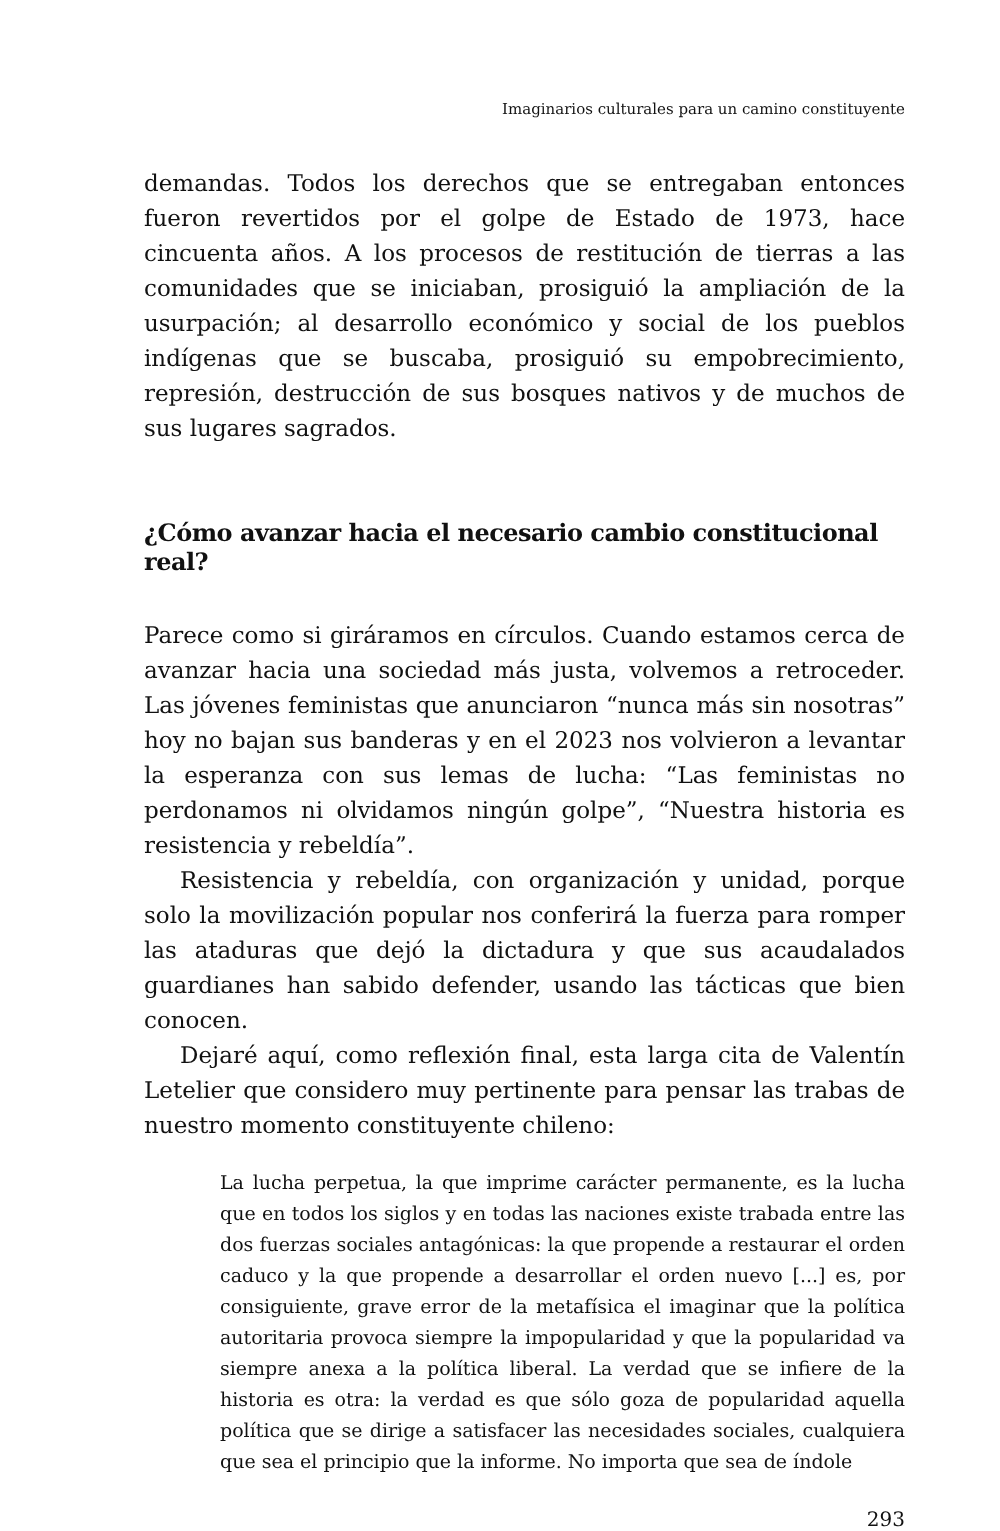Imaginarios culturales para un camino constituyente
demandas. Todos los derechos que se entregaban entonces fueron revertidos por el golpe de Estado de 1973, hace cincuenta años. A los procesos de restitución de tierras a las comunidades que se iniciaban, prosiguió la ampliación de la usurpación; al desarrollo económico y social de los pueblos indígenas que se buscaba, prosiguió su empobrecimiento, represión, destrucción de sus bosques nativos y de muchos de sus lugares sagrados.
¿Cómo avanzar hacia el necesario cambio constitucional real?
Parece como si giráramos en círculos. Cuando estamos cerca de avanzar hacia una sociedad más justa, volvemos a retroceder. Las jóvenes feministas que anunciaron “nunca más sin nosotras” hoy no bajan sus banderas y en el 2023 nos volvieron a levantar la esperanza con sus lemas de lucha: “Las feministas no perdonamos ni olvidamos ningún golpe”, “Nuestra historia es resistencia y rebeldía”.
Resistencia y rebeldía, con organización y unidad, porque solo la movilización popular nos conferirá la fuerza para romper las ataduras que dejó la dictadura y que sus acaudalados guardianes han sabido defender, usando las tácticas que bien conocen.
Dejaré aquí, como reflexión final, esta larga cita de Valentín Letelier que considero muy pertinente para pensar las trabas de nuestro momento constituyente chileno:
La lucha perpetua, la que imprime carácter permanente, es la lucha que en todos los siglos y en todas las naciones existe trabada entre las dos fuerzas sociales antagónicas: la que propende a restaurar el orden caduco y la que propende a desarrollar el orden nuevo [...] es, por consiguiente, grave error de la metafísica el imaginar que la política autoritaria provoca siempre la impopularidad y que la popularidad va siempre anexa a la política liberal. La verdad que se infiere de la historia es otra: la verdad es que sólo goza de popularidad aquella política que se dirige a satisfacer las necesidades sociales, cualquiera que sea el principio que la informe. No importa que sea de índole
293